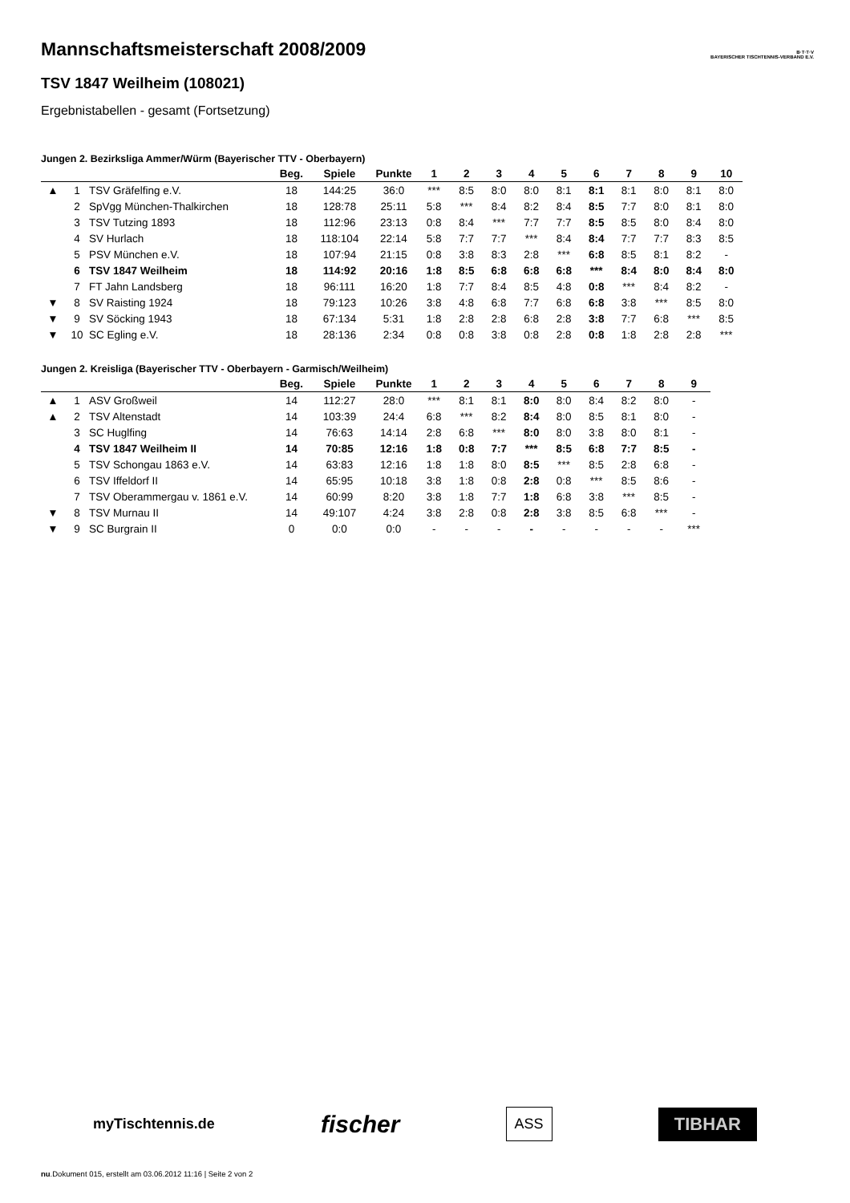B·T·T·V
BAYERISCHER TISCHTENNIS-VERBAND E.V.
Mannschaftsmeisterschaft 2008/2009
TSV 1847 Weilheim (108021)
Ergebnistabellen - gesamt (Fortsetzung)
Jungen 2. Bezirksliga Ammer/Würm (Bayerischer TTV - Oberbayern)
| | | | Beg. | Spiele | Punkte | 1 | 2 | 3 | 4 | 5 | 6 | 7 | 8 | 9 | 10 |
| --- | --- | --- | --- | --- | --- | --- | --- | --- | --- | --- | --- | --- | --- | --- | --- |
| ▲ | 1 | TSV Gräfelfing e.V. | 18 | 144:25 | 36:0 | *** | 8:5 | 8:0 | 8:0 | 8:1 | 8:1 | 8:1 | 8:0 | 8:1 | 8:0 |
| | 2 | SpVgg München-Thalkirchen | 18 | 128:78 | 25:11 | 5:8 | *** | 8:4 | 8:2 | 8:4 | 8:5 | 7:7 | 8:0 | 8:1 | 8:0 |
| | 3 | TSV Tutzing 1893 | 18 | 112:96 | 23:13 | 0:8 | 8:4 | *** | 7:7 | 7:7 | 8:5 | 8:5 | 8:0 | 8:4 | 8:0 |
| | 4 | SV Hurlach | 18 | 118:104 | 22:14 | 5:8 | 7:7 | 7:7 | *** | 8:4 | 8:4 | 7:7 | 7:7 | 8:3 | 8:5 |
| | 5 | PSV München e.V. | 18 | 107:94 | 21:15 | 0:8 | 3:8 | 8:3 | 2:8 | *** | 6:8 | 8:5 | 8:1 | 8:2 | - |
| | 6 | TSV 1847 Weilheim | 18 | 114:92 | 20:16 | 1:8 | 8:5 | 6:8 | 6:8 | 6:8 | *** | 8:4 | 8:0 | 8:4 | 8:0 |
| | 7 | FT Jahn Landsberg | 18 | 96:111 | 16:20 | 1:8 | 7:7 | 8:4 | 8:5 | 4:8 | 0:8 | *** | 8:4 | 8:2 | - |
| ▼ | 8 | SV Raisting 1924 | 18 | 79:123 | 10:26 | 3:8 | 4:8 | 6:8 | 7:7 | 6:8 | 6:8 | 3:8 | *** | 8:5 | 8:0 |
| ▼ | 9 | SV Söcking 1943 | 18 | 67:134 | 5:31 | 1:8 | 2:8 | 2:8 | 6:8 | 2:8 | 3:8 | 7:7 | 6:8 | *** | 8:5 |
| ▼ | 10 | SC Egling e.V. | 18 | 28:136 | 2:34 | 0:8 | 0:8 | 3:8 | 0:8 | 2:8 | 0:8 | 1:8 | 2:8 | 2:8 | *** |
Jungen 2. Kreisliga (Bayerischer TTV - Oberbayern - Garmisch/Weilheim)
| | | | Beg. | Spiele | Punkte | 1 | 2 | 3 | 4 | 5 | 6 | 7 | 8 | 9 |
| --- | --- | --- | --- | --- | --- | --- | --- | --- | --- | --- | --- | --- | --- | --- |
| ▲ | 1 | ASV Großweil | 14 | 112:27 | 28:0 | *** | 8:1 | 8:1 | 8:0 | 8:0 | 8:4 | 8:2 | 8:0 | - |
| ▲ | 2 | TSV Altenstadt | 14 | 103:39 | 24:4 | 6:8 | *** | 8:2 | 8:4 | 8:0 | 8:5 | 8:1 | 8:0 | - |
| | 3 | SC Huglfing | 14 | 76:63 | 14:14 | 2:8 | 6:8 | *** | 8:0 | 8:0 | 3:8 | 8:0 | 8:1 | - |
| | 4 | TSV 1847 Weilheim II | 14 | 70:85 | 12:16 | 1:8 | 0:8 | 7:7 | *** | 8:5 | 6:8 | 7:7 | 8:5 | - |
| | 5 | TSV Schongau 1863 e.V. | 14 | 63:83 | 12:16 | 1:8 | 1:8 | 8:0 | 8:5 | *** | 8:5 | 2:8 | 6:8 | - |
| | 6 | TSV Iffeldorf II | 14 | 65:95 | 10:18 | 3:8 | 1:8 | 0:8 | 2:8 | 0:8 | *** | 8:5 | 8:6 | - |
| | 7 | TSV Oberammergau v. 1861 e.V. | 14 | 60:99 | 8:20 | 3:8 | 1:8 | 7:7 | 1:8 | 6:8 | 3:8 | *** | 8:5 | - |
| ▼ | 8 | TSV Murnau II | 14 | 49:107 | 4:24 | 3:8 | 2:8 | 0:8 | 2:8 | 3:8 | 8:5 | 6:8 | *** | - |
| ▼ | 9 | SC Burgrain II | 0 | 0:0 | 0:0 | - | - | - | - | - | - | - | - | *** |
myTischtennis.de fischer ASS TIBHAR
nu.Dokument 015, erstellt am 03.06.2012 11:16 | Seite 2 von 2